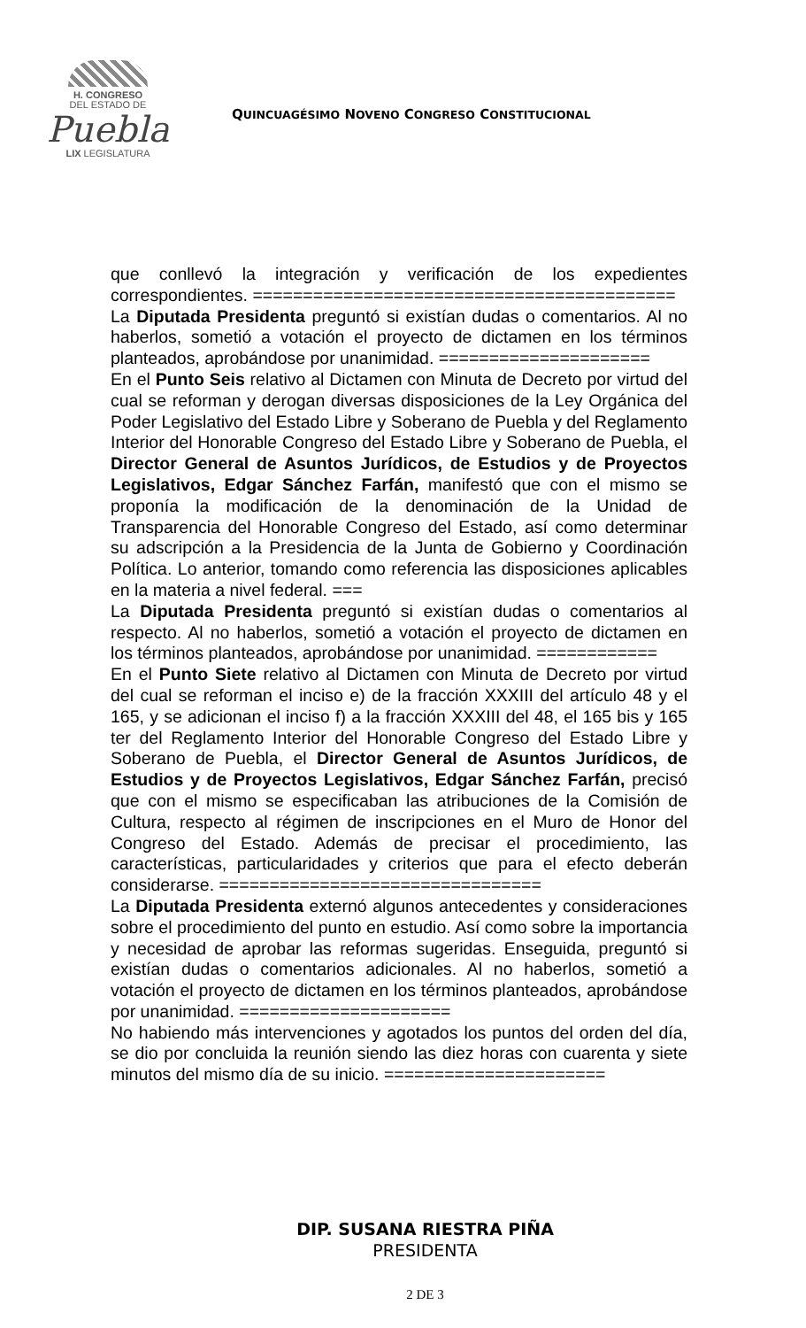H. CONGRESO
DEL ESTADO DE
Puebla
LIX LEGISLATURA
QUINCUAGÉSIMO NOVENO CONGRESO CONSTITUCIONAL
que conllevó la integración y verificación de los expedientes correspondientes. ==========================================
La Diputada Presidenta preguntó si existían dudas o comentarios. Al no haberlos, sometió a votación el proyecto de dictamen en los términos planteados, aprobándose por unanimidad. =====================
En el Punto Seis relativo al Dictamen con Minuta de Decreto por virtud del cual se reforman y derogan diversas disposiciones de la Ley Orgánica del Poder Legislativo del Estado Libre y Soberano de Puebla y del Reglamento Interior del Honorable Congreso del Estado Libre y Soberano de Puebla, el Director General de Asuntos Jurídicos, de Estudios y de Proyectos Legislativos, Edgar Sánchez Farfán, manifestó que con el mismo se proponía la modificación de la denominación de la Unidad de Transparencia del Honorable Congreso del Estado, así como determinar su adscripción a la Presidencia de la Junta de Gobierno y Coordinación Política. Lo anterior, tomando como referencia las disposiciones aplicables en la materia a nivel federal. ===
La Diputada Presidenta preguntó si existían dudas o comentarios al respecto. Al no haberlos, sometió a votación el proyecto de dictamen en los términos planteados, aprobándose por unanimidad. ============
En el Punto Siete relativo al Dictamen con Minuta de Decreto por virtud del cual se reforman el inciso e) de la fracción XXXIII del artículo 48 y el 165, y se adicionan el inciso f) a la fracción XXXIII del 48, el 165 bis y 165 ter del Reglamento Interior del Honorable Congreso del Estado Libre y Soberano de Puebla, el Director General de Asuntos Jurídicos, de Estudios y de Proyectos Legislativos, Edgar Sánchez Farfán, precisó que con el mismo se especificaban las atribuciones de la Comisión de Cultura, respecto al régimen de inscripciones en el Muro de Honor del Congreso del Estado. Además de precisar el procedimiento, las características, particularidades y criterios que para el efecto deberán considerarse. ================================
La Diputada Presidenta externó algunos antecedentes y consideraciones sobre el procedimiento del punto en estudio. Así como sobre la importancia y necesidad de aprobar las reformas sugeridas. Enseguida, preguntó si existían dudas o comentarios adicionales. Al no haberlos, sometió a votación el proyecto de dictamen en los términos planteados, aprobándose por unanimidad. =====================
No habiendo más intervenciones y agotados los puntos del orden del día, se dio por concluida la reunión siendo las diez horas con cuarenta y siete minutos del mismo día de su inicio. ======================
DIP. SUSANA RIESTRA PIÑA
PRESIDENTA
2 DE 3